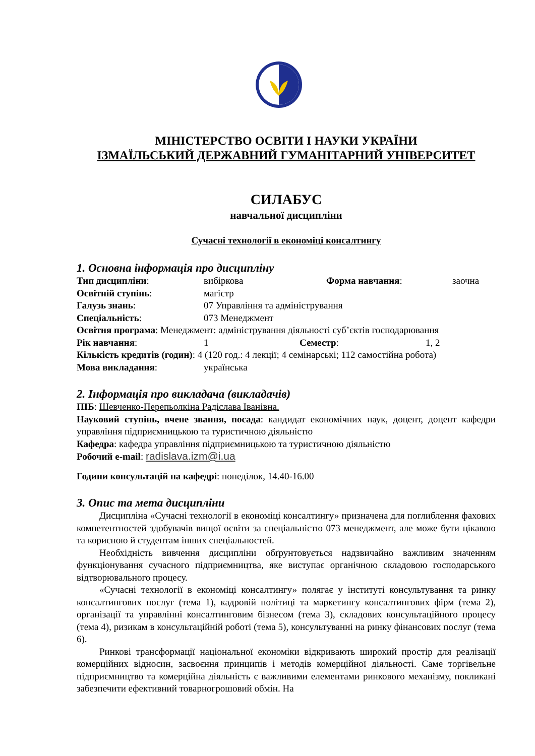МІНІСТЕРСТВО ОСВІТИ І НАУКИ УКРАЇНИ
ІЗМАЇЛЬСЬКИЙ ДЕРЖАВНИЙ ГУМАНІТАРНИЙ УНІВЕРСИТЕТ
СИЛАБУС
навчальної дисципліни
Сучасні технології в економіці консалтингу
1. Основна інформація про дисципліну
Тип дисципліни: вибіркова Форма навчання: заочна
Освітній ступінь: магістр
Галузь знань: 07 Управління та адміністрування
Спеціальність: 073 Менеджмент
Освітня програма: Менеджмент: адміністрування діяльності суб’єктів господарювання
Рік навчання: 1 Семестр: 1, 2
Кількість кредитів (годин): 4 (120 год.: 4 лекції; 4 семінарські; 112 самостійна робота)
Мова викладання: українська
2. Інформація про викладача (викладачів)
ПІБ: Шевченко-Перепьолкіна Радіслава Іванівна.
Науковий ступінь, вчене звання, посада: кандидат економічних наук, доцент, доцент кафедри управління підприємницькою та туристичною діяльністю
Кафедра: кафедра управління підприємницькою та туристичною діяльністю
Робочий e-mail: radislava.izm@i.ua
Години консультацій на кафедрі: понеділок, 14.40-16.00
3. Опис та мета дисципліни
Дисципліна «Сучасні технології в економіці консалтингу» призначена для поглиблення фахових компетентностей здобувачів вищої освіти за спеціальністю 073 менеджмент, але може бути цікавою та корисною й студентам інших спеціальностей.
Необхідність вивчення дисципліни обґрунтовується надзвичайно важливим значенням функціонування сучасного підприємництва, яке виступає органічною складовою господарського відтворювального процесу.
«Сучасні технології в економіці консалтингу» полягає у інституті консультування та ринку консалтингових послуг (тема 1), кадровій політиці та маркетингу консалтингових фірм (тема 2), організації та управлінні консалтинговим бізнесом (тема 3), складових консультаційного процесу (тема 4), ризикам в консультаційній роботі (тема 5), консультуванні на ринку фінансових послуг (тема 6).
Ринкові трансформації національної економіки відкривають широкий простір для реалізації комерційних відносин, засвоєння принципів і методів комерційної діяльності. Саме торгівельне підприємництво та комерційна діяльність є важливими елементами ринкового механізму, покликані забезпечити ефективний товарногрошовий обмін. На